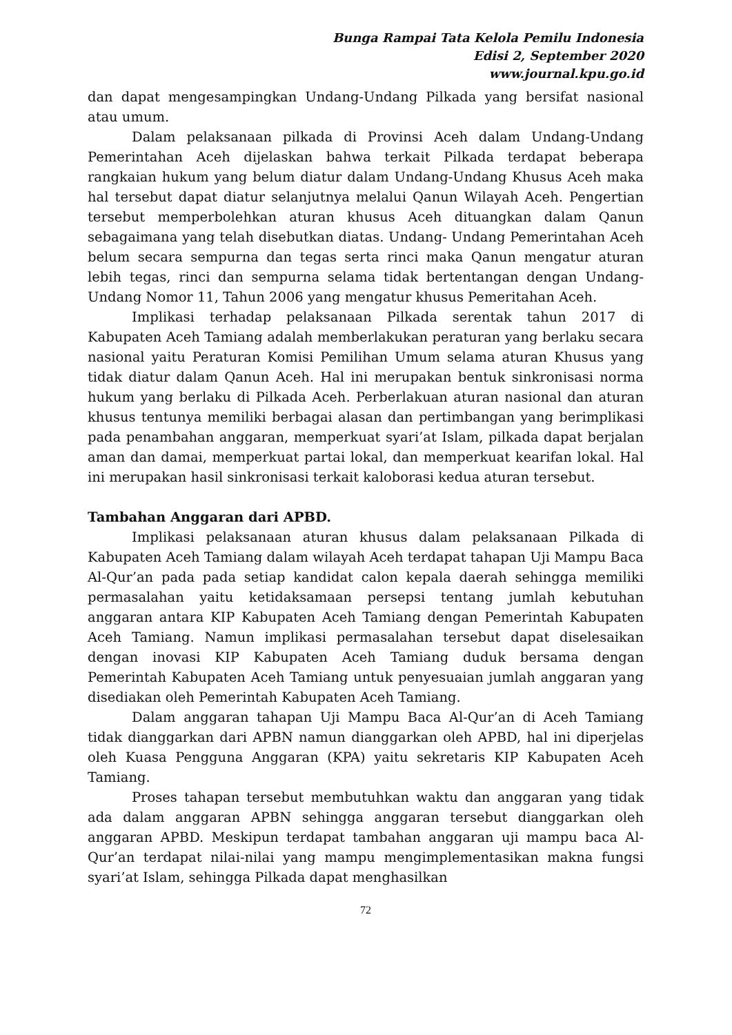Bunga Rampai Tata Kelola Pemilu Indonesia
Edisi 2, September 2020
www.journal.kpu.go.id
dan dapat mengesampingkan Undang-Undang Pilkada yang bersifat nasional atau umum.
Dalam pelaksanaan pilkada di Provinsi Aceh dalam Undang-Undang Pemerintahan Aceh dijelaskan bahwa terkait Pilkada terdapat beberapa rangkaian hukum yang belum diatur dalam Undang-Undang Khusus Aceh maka hal tersebut dapat diatur selanjutnya melalui Qanun Wilayah Aceh. Pengertian tersebut memperbolehkan aturan khusus Aceh dituangkan dalam Qanun sebagaimana yang telah disebutkan diatas. Undang- Undang Pemerintahan Aceh belum secara sempurna dan tegas serta rinci maka Qanun mengatur aturan lebih tegas, rinci dan sempurna selama tidak bertentangan dengan Undang-Undang Nomor 11, Tahun 2006 yang mengatur khusus Pemeritahan Aceh.
Implikasi terhadap pelaksanaan Pilkada serentak tahun 2017 di Kabupaten Aceh Tamiang adalah memberlakukan peraturan yang berlaku secara nasional yaitu Peraturan Komisi Pemilihan Umum selama aturan Khusus yang tidak diatur dalam Qanun Aceh. Hal ini merupakan bentuk sinkronisasi norma hukum yang berlaku di Pilkada Aceh. Perberlakuan aturan nasional dan aturan khusus tentunya memiliki berbagai alasan dan pertimbangan yang berimplikasi pada penambahan anggaran, memperkuat syari’at Islam, pilkada dapat berjalan aman dan damai, memperkuat partai lokal, dan memperkuat kearifan lokal. Hal ini merupakan hasil sinkronisasi terkait kaloborasi kedua aturan tersebut.
Tambahan Anggaran dari APBD.
Implikasi pelaksanaan aturan khusus dalam pelaksanaan Pilkada di Kabupaten Aceh Tamiang dalam wilayah Aceh terdapat tahapan Uji Mampu Baca Al-Qur’an pada pada setiap kandidat calon kepala daerah sehingga memiliki permasalahan yaitu ketidaksamaan persepsi tentang jumlah kebutuhan anggaran antara KIP Kabupaten Aceh Tamiang dengan Pemerintah Kabupaten Aceh Tamiang. Namun implikasi permasalahan tersebut dapat diselesaikan dengan inovasi KIP Kabupaten Aceh Tamiang duduk bersama dengan Pemerintah Kabupaten Aceh Tamiang untuk penyesuaian jumlah anggaran yang disediakan oleh Pemerintah Kabupaten Aceh Tamiang.
Dalam anggaran tahapan Uji Mampu Baca Al-Qur’an di Aceh Tamiang tidak dianggarkan dari APBN namun dianggarkan oleh APBD, hal ini diperjelas oleh Kuasa Pengguna Anggaran (KPA) yaitu sekretaris KIP Kabupaten Aceh Tamiang.
Proses tahapan tersebut membutuhkan waktu dan anggaran yang tidak ada dalam anggaran APBN sehingga anggaran tersebut dianggarkan oleh anggaran APBD. Meskipun terdapat tambahan anggaran uji mampu baca Al-Qur’an terdapat nilai-nilai yang mampu mengimplementasikan makna fungsi syari’at Islam, sehingga Pilkada dapat menghasilkan
72